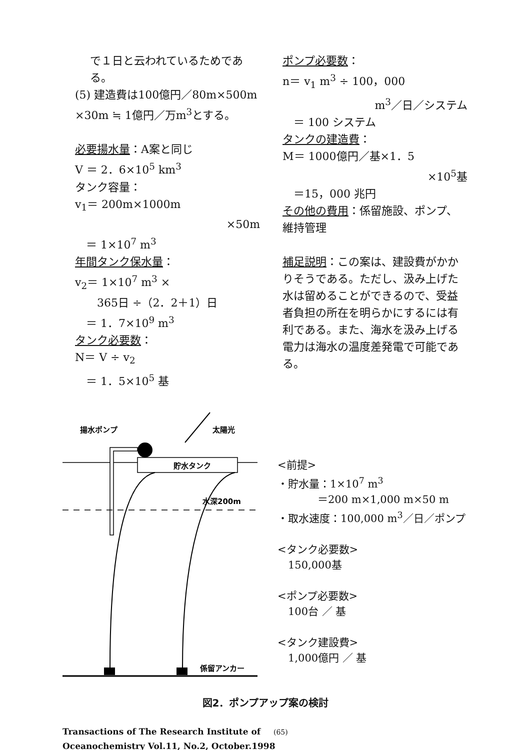で１日と云われているためである。
(5) 建造費は100億円／80m×500m ×30m ≒ 1億円／万m<sup>3</sup>とする。
必要揚水量：A案と同じ
V ＝ 2．6×10<sup>5</sup> km<sup>3</sup>
タンク容量：
v<sub>1</sub>＝ 200m×1000m
×50m
　＝ 1×10<sup>7</sup> m<sup>3</sup>
年間タンク保水量：
v<sub>2</sub>＝ 1×10<sup>7</sup> m<sup>3</sup> ×
　　365日 ÷（2．2＋1）日
　＝ 1．7×10<sup>9</sup> m<sup>3</sup>
タンク必要数：
N＝ V ÷ v<sub>2</sub>
　＝ 1．5×10<sup>5</sup> 基
ポンプ必要数：
n＝ v<sub>1</sub> m<sup>3</sup> ÷ 100，000
m<sup>3</sup>／日／システム
　＝ 100 システム
タンクの建造費：
M＝ 1000億円／基×1．5
×10<sup>5</sup>基
　＝15，000 兆円
その他の費用：係留施設、ポンプ、維持管理
補足説明：この案は、建設費がかかりそうである。ただし、汲み上げた水は留めることができるので、受益者負担の所在を明らかにするには有利である。また、海水を汲み上げる電力は海水の温度差発電で可能である。
揚水ポンプ
太陽光
貯水タンク
水深200m
係留アンカー
<前提>
・貯水量：1×10<sup>7</sup> m<sup>3</sup>
＝200 m×1,000 m×50 m
・取水速度：100,000 m<sup>3</sup>／日／ポンプ
<タンク必要数>
　150,000基
<ポンプ必要数>
　100台 ／ 基
<タンク建設費>
　1,000億円 ／ 基
図2．ポンプアップ案の検討
Transactions of The Research Institute of (65)
Oceanochemistry Vol.11, No.2, October.1998